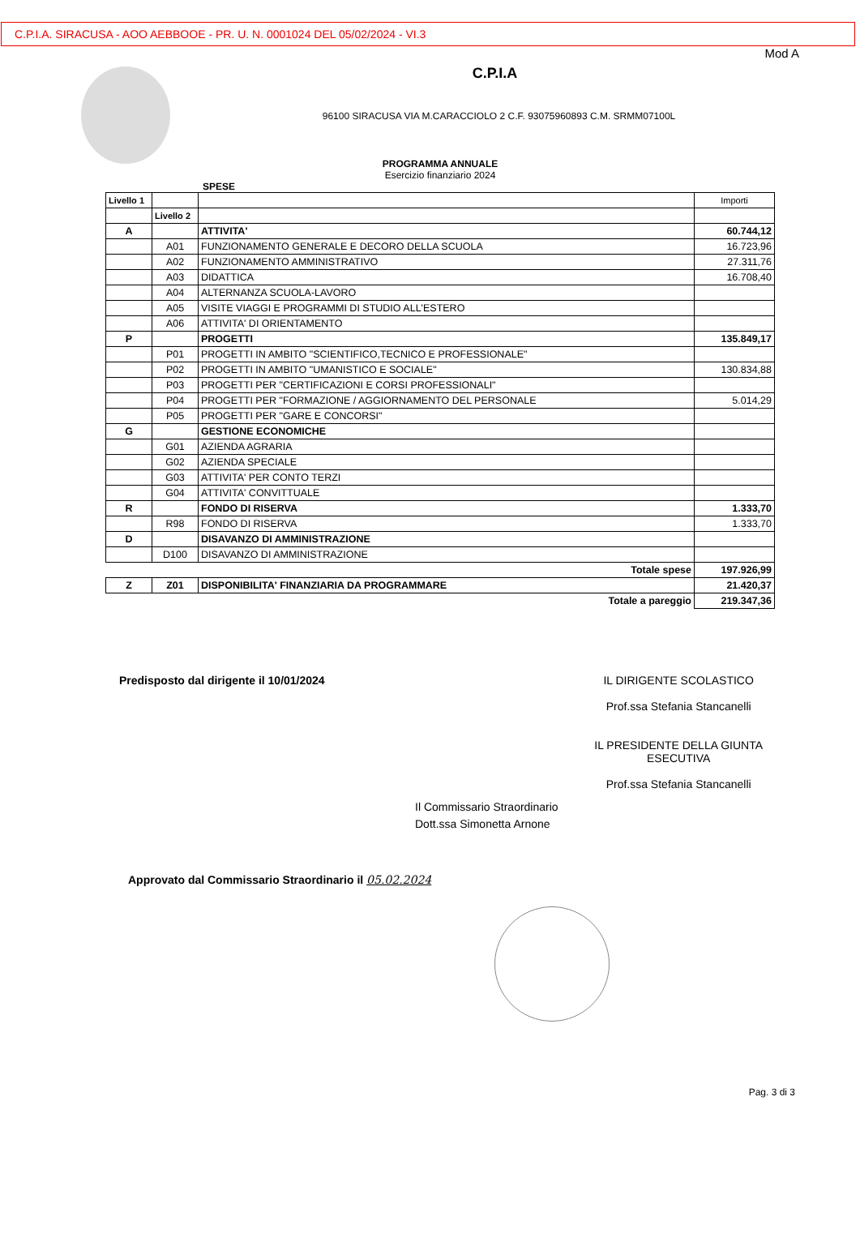C.P.I.A. SIRACUSA - AOO AEBBOOE - PR. U. N. 0001024 DEL 05/02/2024 - VI.3
Mod A
C.P.I.A
96100 SIRACUSA VIA M.CARACCIOLO 2 C.F. 93075960893 C.M. SRMM07100L
PROGRAMMA ANNUALE
Esercizio finanziario 2024
SPESE
| Livello 1 | | | Importi |
| --- | --- | --- | --- |
| | Livello 2 | | |
| A | | ATTIVITA' | 60.744,12 |
| | A01 | FUNZIONAMENTO GENERALE E DECORO DELLA SCUOLA | 16.723,96 |
| | A02 | FUNZIONAMENTO AMMINISTRATIVO | 27.311,76 |
| | A03 | DIDATTICA | 16.708,40 |
| | A04 | ALTERNANZA SCUOLA-LAVORO | |
| | A05 | VISITE VIAGGI E PROGRAMMI DI STUDIO ALL'ESTERO | |
| | A06 | ATTIVITA' DI ORIENTAMENTO | |
| P | | PROGETTI | 135.849,17 |
| | P01 | PROGETTI IN AMBITO "SCIENTIFICO,TECNICO E PROFESSIONALE" | |
| | P02 | PROGETTI IN AMBITO "UMANISTICO E SOCIALE" | 130.834,88 |
| | P03 | PROGETTI PER "CERTIFICAZIONI E CORSI PROFESSIONALI" | |
| | P04 | PROGETTI PER "FORMAZIONE / AGGIORNAMENTO DEL PERSONALE | 5.014,29 |
| | P05 | PROGETTI PER "GARE E CONCORSI" | |
| G | | GESTIONE ECONOMICHE | |
| | G01 | AZIENDA AGRARIA | |
| | G02 | AZIENDA SPECIALE | |
| | G03 | ATTIVITA' PER CONTO TERZI | |
| | G04 | ATTIVITA' CONVITTUALE | |
| R | | FONDO DI RISERVA | 1.333,70 |
| | R98 | FONDO DI RISERVA | 1.333,70 |
| D | | DISAVANZO DI AMMINISTRAZIONE | |
| | D100 | DISAVANZO DI AMMINISTRAZIONE | |
| Totale spese | | | 197.926,99 |
| Z | Z01 | DISPONIBILITA' FINANZIARIA DA PROGRAMMARE | 21.420,37 |
| Totale a pareggio | | | 219.347,36 |
Predisposto dal dirigente il 10/01/2024
IL DIRIGENTE SCOLASTICO
Prof.ssa Stefania Stancanelli
IL PRESIDENTE DELLA GIUNTA
ESECUTIVA
Prof.ssa Stefania Stancanelli
Il Commissario Straordinario
Dott.ssa Simonetta Arnone
Approvato dal Commissario Straordinario il 05.02.2024
Pag. 3 di 3